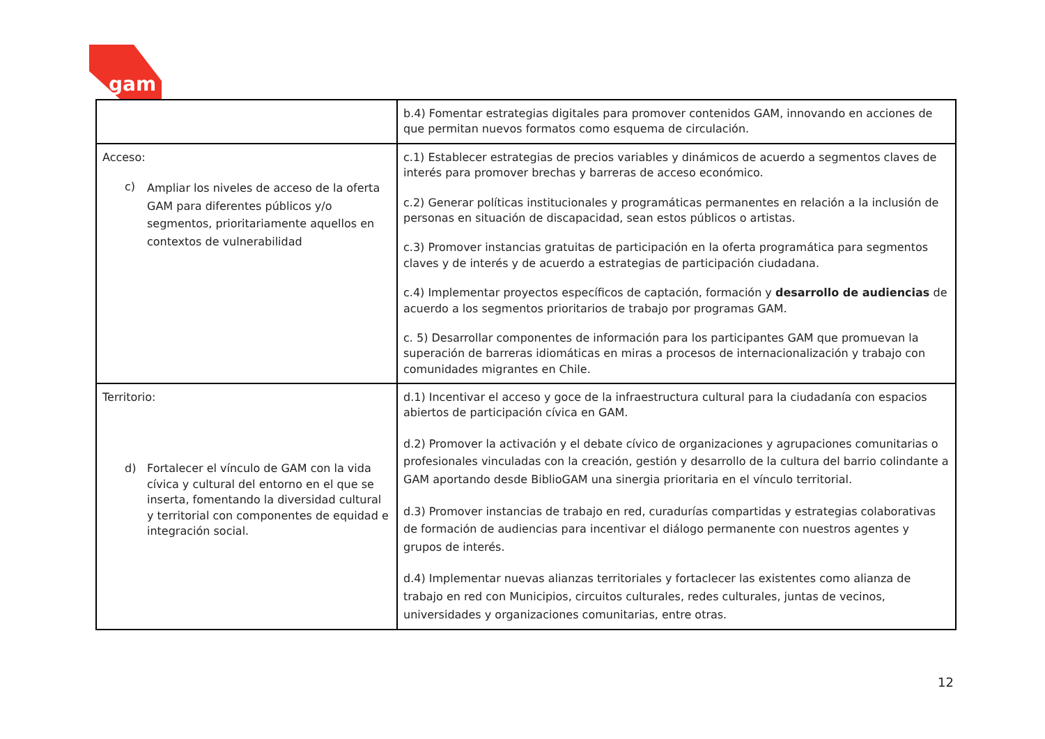gam
| | b.4) Fomentar estrategias digitales para promover contenidos GAM, innovando en acciones de que permitan nuevos formatos como esquema de circulación. |
| Acceso: c) Ampliar los niveles de acceso de la oferta GAM para diferentes públicos y/o segmentos, prioritariamente aquellos en contextos de vulnerabilidad | c.1) Establecer estrategias de precios variables y dinámicos de acuerdo a segmentos claves de interés para promover brechas y barreras de acceso económico. c.2) Generar políticas institucionales y programáticas permanentes en relación a la inclusión de personas en situación de discapacidad, sean estos públicos o artistas. c.3) Promover instancias gratuitas de participación en la oferta programática para segmentos claves y de interés y de acuerdo a estrategias de participación ciudadana. c.4) Implementar proyectos específicos de captación, formación y desarrollo de audiencias de acuerdo a los segmentos prioritarios de trabajo por programas GAM. c. 5) Desarrollar componentes de información para los participantes GAM que promuevan la superación de barreras idiomáticas en miras a procesos de internacionalización y trabajo con comunidades migrantes en Chile. |
| Territorio: d) Fortalecer el vínculo de GAM con la vida cívica y cultural del entorno en el que se inserta, fomentando la diversidad cultural y territorial con componentes de equidad e integración social. | d.1) Incentivar el acceso y goce de la infraestructura cultural para la ciudadanía con espacios abiertos de participación cívica en GAM. d.2) Promover la activación y el debate cívico de organizaciones y agrupaciones comunitarias o profesionales vinculadas con la creación, gestión y desarrollo de la cultura del barrio colindante a GAM aportando desde BiblioGAM una sinergia prioritaria en el vínculo territorial. d.3) Promover instancias de trabajo en red, curadurías compartidas y estrategias colaborativas de formación de audiencias para incentivar el diálogo permanente con nuestros agentes y grupos de interés. d.4) Implementar nuevas alianzas territoriales y fortaclecer las existentes como alianza de trabajo en red con Municipios, circuitos culturales, redes culturales, juntas de vecinos, universidades y organizaciones comunitarias, entre otras. |
12